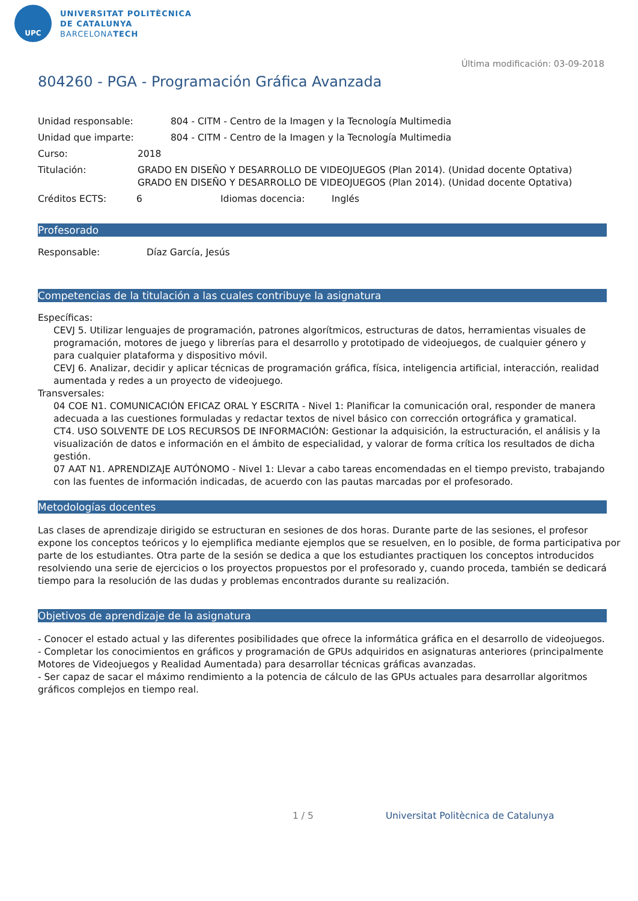UPC
UNIVERSITAT POLITÈCNICA
DE CATALUNYA
BARCELONATECH
Última modificación: 03-09-2018
804260 - PGA - Programación Gráfica Avanzada
Unidad responsable: 804 - CITM - Centro de la Imagen y la Tecnología Multimedia
Unidad que imparte: 804 - CITM - Centro de la Imagen y la Tecnología Multimedia
Curso: 2018
Titulación: GRADO EN DISEÑO Y DESARROLLO DE VIDEOJUEGOS (Plan 2014). (Unidad docente Optativa)
GRADO EN DISEÑO Y DESARROLLO DE VIDEOJUEGOS (Plan 2014). (Unidad docente Optativa)
Créditos ECTS: 6 Idiomas docencia: Inglés
Profesorado
Responsable: Díaz García, Jesús
Competencias de la titulación a las cuales contribuye la asignatura
Específicas:
CEVJ 5. Utilizar lenguajes de programación, patrones algorítmicos, estructuras de datos, herramientas visuales de programación, motores de juego y librerías para el desarrollo y prototipado de videojuegos, de cualquier género y para cualquier plataforma y dispositivo móvil.
CEVJ 6. Analizar, decidir y aplicar técnicas de programación gráfica, física, inteligencia artificial, interacción, realidad aumentada y redes a un proyecto de videojuego.
Transversales:
04 COE N1. COMUNICACIÓN EFICAZ ORAL Y ESCRITA - Nivel 1: Planificar la comunicación oral, responder de manera adecuada a las cuestiones formuladas y redactar textos de nivel básico con corrección ortográfica y gramatical.
CT4. USO SOLVENTE DE LOS RECURSOS DE INFORMACIÓN: Gestionar la adquisición, la estructuración, el análisis y la visualización de datos e información en el ámbito de especialidad, y valorar de forma crítica los resultados de dicha gestión.
07 AAT N1. APRENDIZAJE AUTÓNOMO - Nivel 1: Llevar a cabo tareas encomendadas en el tiempo previsto, trabajando con las fuentes de información indicadas, de acuerdo con las pautas marcadas por el profesorado.
Metodologías docentes
Las clases de aprendizaje dirigido se estructuran en sesiones de dos horas. Durante parte de las sesiones, el profesor expone los conceptos teóricos y lo ejemplifica mediante ejemplos que se resuelven, en lo posible, de forma participativa por parte de los estudiantes. Otra parte de la sesión se dedica a que los estudiantes practiquen los conceptos introducidos resolviendo una serie de ejercicios o los proyectos propuestos por el profesorado y, cuando proceda, también se dedicará tiempo para la resolución de las dudas y problemas encontrados durante su realización.
Objetivos de aprendizaje de la asignatura
- Conocer el estado actual y las diferentes posibilidades que ofrece la informática gráfica en el desarrollo de videojuegos.
- Completar los conocimientos en gráficos y programación de GPUs adquiridos en asignaturas anteriores (principalmente Motores de Videojuegos y Realidad Aumentada) para desarrollar técnicas gráficas avanzadas.
- Ser capaz de sacar el máximo rendimiento a la potencia de cálculo de las GPUs actuales para desarrollar algoritmos gráficos complejos en tiempo real.
1 / 5 Universitat Politècnica de Catalunya